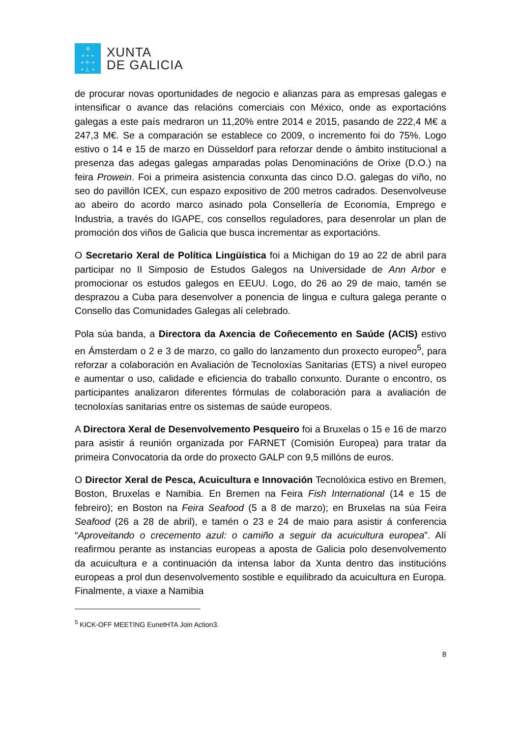♔
+ + +
+ ☩ +
+ ⊥ +
XUNTA
DE GALICIA
de procurar novas oportunidades de negocio e alianzas para as empresas galegas e intensificar o avance das relacións comerciais con México, onde as exportacións galegas a este país medraron un 11,20% entre 2014 e 2015, pasando de 222,4 M€ a 247,3 M€. Se a comparación se establece co 2009, o incremento foi do 75%. Logo estivo o 14 e 15 de marzo en Düsseldorf para reforzar dende o ámbito institucional a presenza das adegas galegas amparadas polas Denominacións de Orixe (D.O.) na feira Prowein. Foi a primeira asistencia conxunta das cinco D.O. galegas do viño, no seo do pavillón ICEX, cun espazo expositivo de 200 metros cadrados. Desenvolveuse ao abeiro do acordo marco asinado pola Consellería de Economía, Emprego e Industria, a través do IGAPE, cos consellos reguladores, para desenrolar un plan de promoción dos viños de Galicia que busca incrementar as exportacións.
O Secretario Xeral de Política Lingüística foi a Michigan do 19 ao 22 de abril para participar no II Simposio de Estudos Galegos na Universidade de Ann Arbor e promocionar os estudos galegos en EEUU. Logo, do 26 ao 29 de maio, tamén se desprazou a Cuba para desenvolver a ponencia de lingua e cultura galega perante o Consello das Comunidades Galegas alí celebrado.
Pola súa banda, a Directora da Axencia de Coñecemento en Saúde (ACIS) estivo en Ámsterdam o 2 e 3 de marzo, co gallo do lanzamento dun proxecto europeo<sup>5</sup>, para reforzar a colaboración en Avaliación de Tecnoloxías Sanitarias (ETS) a nivel europeo e aumentar o uso, calidade e eficiencia do traballo conxunto. Durante o encontro, os participantes analizaron diferentes fórmulas de colaboración para a avaliación de tecnoloxías sanitarias entre os sistemas de saúde europeos.
A Directora Xeral de Desenvolvemento Pesqueiro foi a Bruxelas o 15 e 16 de marzo para asistir á reunión organizada por FARNET (Comisión Europea) para tratar da primeira Convocatoria da orde do proxecto GALP con 9,5 millóns de euros.
O Director Xeral de Pesca, Acuicultura e Innovación Tecnolóxica estivo en Bremen, Boston, Bruxelas e Namibia. En Bremen na Feira Fish International (14 e 15 de febreiro); en Boston na Feira Seafood (5 a 8 de marzo); en Bruxelas na súa Feira Seafood (26 a 28 de abril), e tamén o 23 e 24 de maio para asistir á conferencia “Aproveitando o crecemento azul: o camiño a seguir da acuicultura europea”. Alí reafirmou perante as instancias europeas a aposta de Galicia polo desenvolvemento da acuicultura e a continuación da intensa labor da Xunta dentro das institucións europeas a prol dun desenvolvemento sostible e equilibrado da acuicultura en Europa. Finalmente, a viaxe a Namibia
<sup>5</sup> KICK-OFF MEETING EunetHTA Join Action3.
8